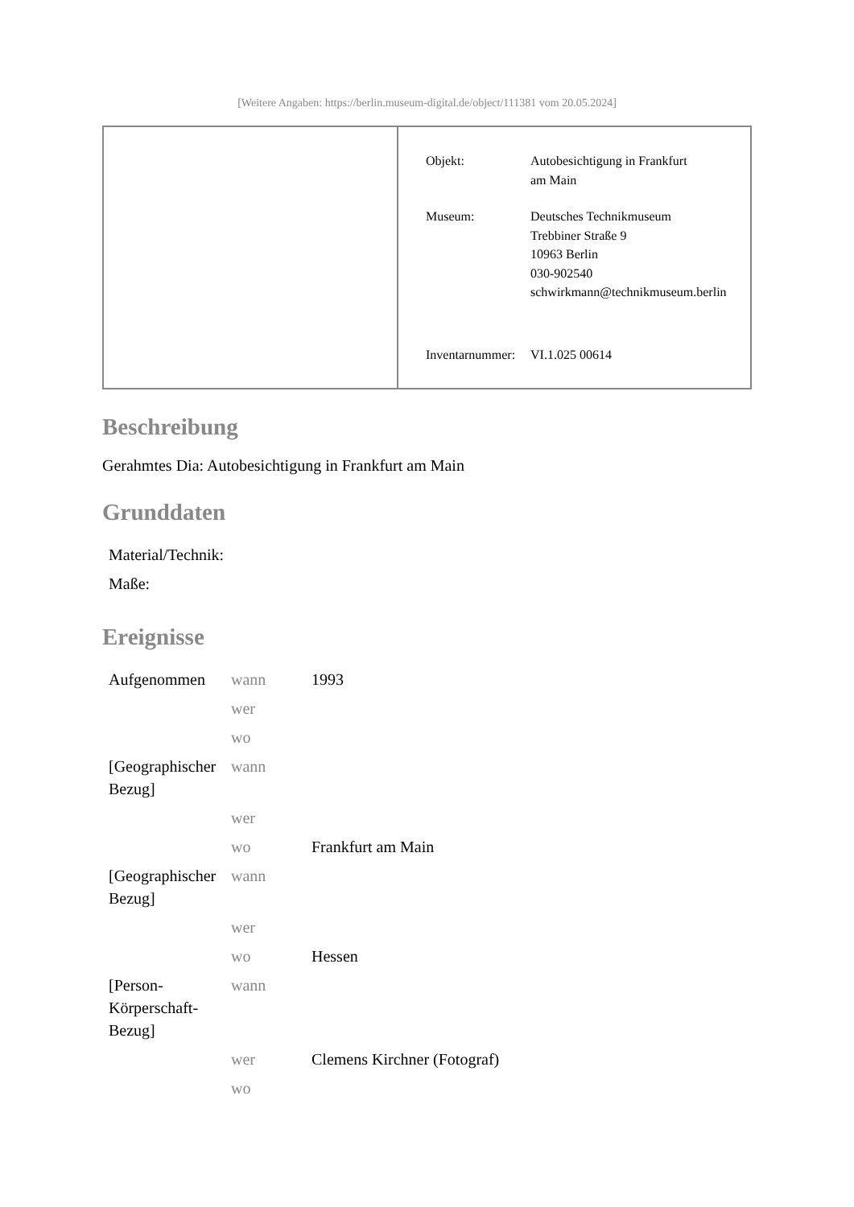[Weitere Angaben: https://berlin.museum-digital.de/object/111381 vom 20.05.2024]
| Objekt: | Autobesichtigung in Frankfurt am Main |
| Museum: | Deutsches Technikmuseum Trebbiner Straße 9 10963 Berlin 030-902540 schwirkmann@technikmuseum.berlin |
| Inventarnummer: | VI.1.025 00614 |
Beschreibung
Gerahmtes Dia: Autobesichtigung in Frankfurt am Main
Grunddaten
| Material/Technik: | |
| Maße: | |
Ereignisse
| Aufgenommen | wann | 1993 |
| | wer | |
| | wo | |
| [Geographischer Bezug] | wann | |
| | wer | |
| | wo | Frankfurt am Main |
| [Geographischer Bezug] | wann | |
| | wer | |
| | wo | Hessen |
| [Person-Körperschaft-Bezug] | wann | |
| | wer | Clemens Kirchner (Fotograf) |
| | wo | |